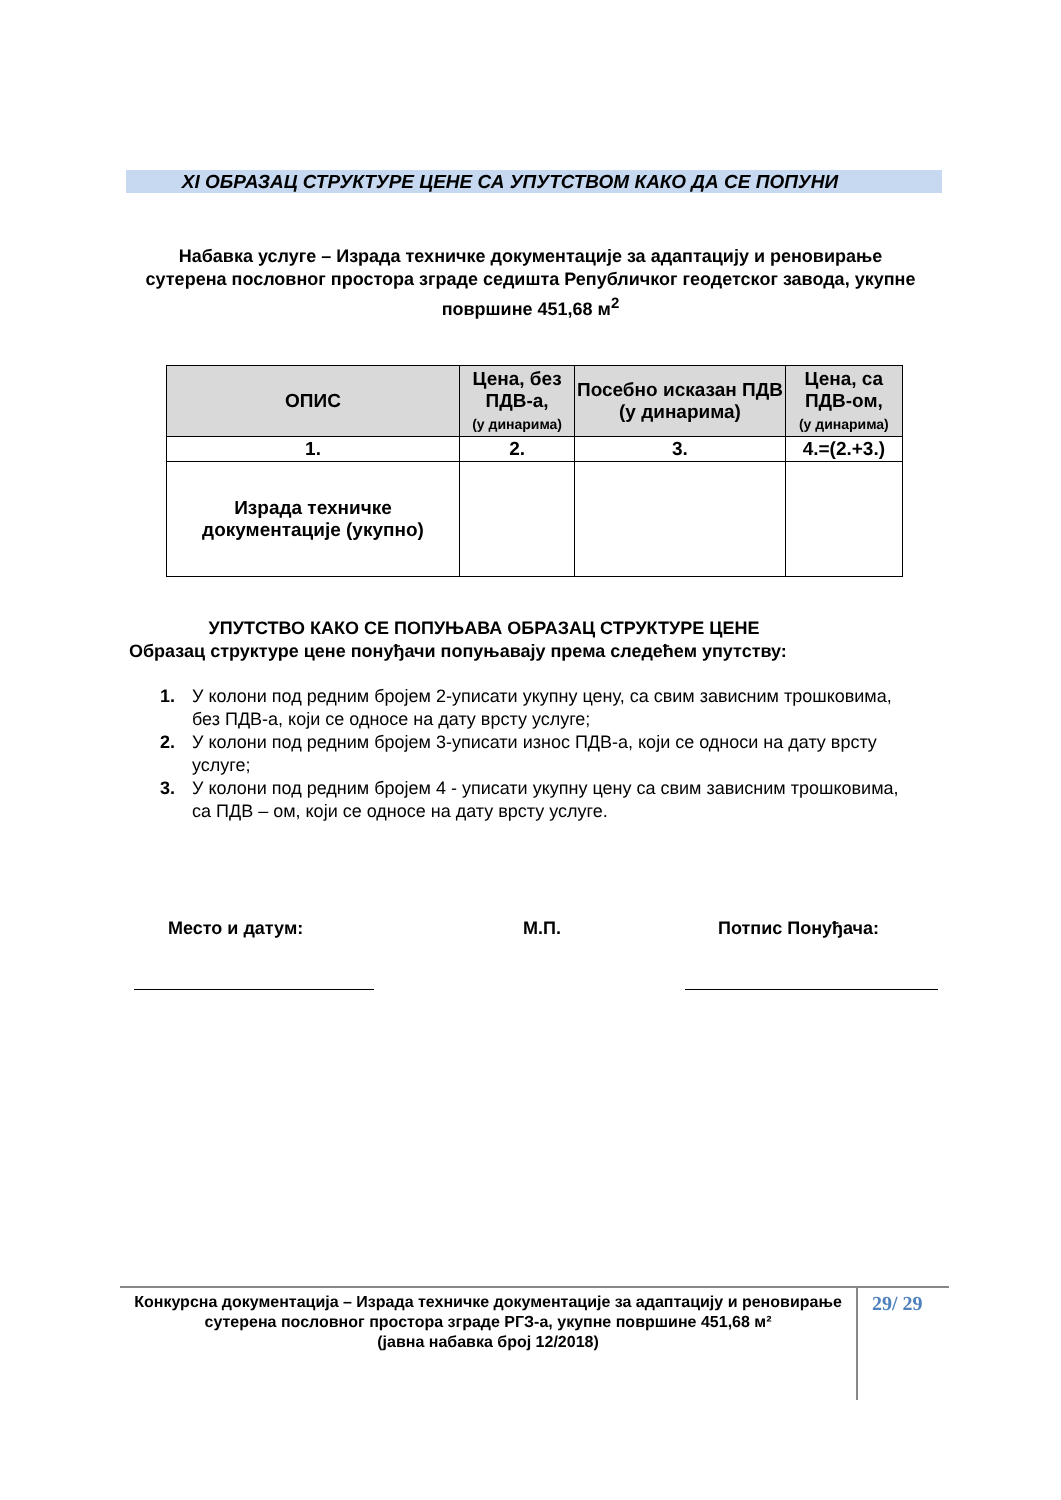XI ОБРАЗАЦ СТРУКТУРЕ ЦЕНЕ СА УПУТСТВОМ КАКО ДА СЕ ПОПУНИ
Набавка услуге – Израда техничке документације за адаптацију и реновирање сутерена пословног простора зграде седишта Републичког геодетског завода, укупне површине 451,68 м<sup>2</sup>
| ОПИС | Цена, без ПДВ-а, (у динарима) | Посебно исказан ПДВ (у динарима) | Цена, са ПДВ-ом, (у динарима) |
| --- | --- | --- | --- |
| 1. | 2. | 3. | 4.=(2.+3.) |
| Израда техничке документације (укупно) | | | |
УПУТСТВО КАКО СЕ ПОПУЊАВА ОБРАЗАЦ СТРУКТУРЕ ЦЕНЕ
Образац структуре цене понуђачи попуњавају према следећем упутству:
1. У колони под редним бројем 2-уписати укупну цену, са свим зависним трошковима, без ПДВ-а, који се односе на дату врсту услуге;
2. У колони под редним бројем 3-уписати износ ПДВ-а, који се односи на дату врсту услуге;
3. У колони под редним бројем 4 - уписати укупну цену са свим зависним трошковима, са ПДВ – ом, који се односе на дату врсту услуге.
Место и датум: М.П. Потпис Понуђача:
Конкурсна документација – Израда техничке документације за адаптацију и реновирање сутерена пословног простора зграде РГЗ-а, укупне површине 451,68 м²
(јавна набавка број 12/2018)
29/ 29